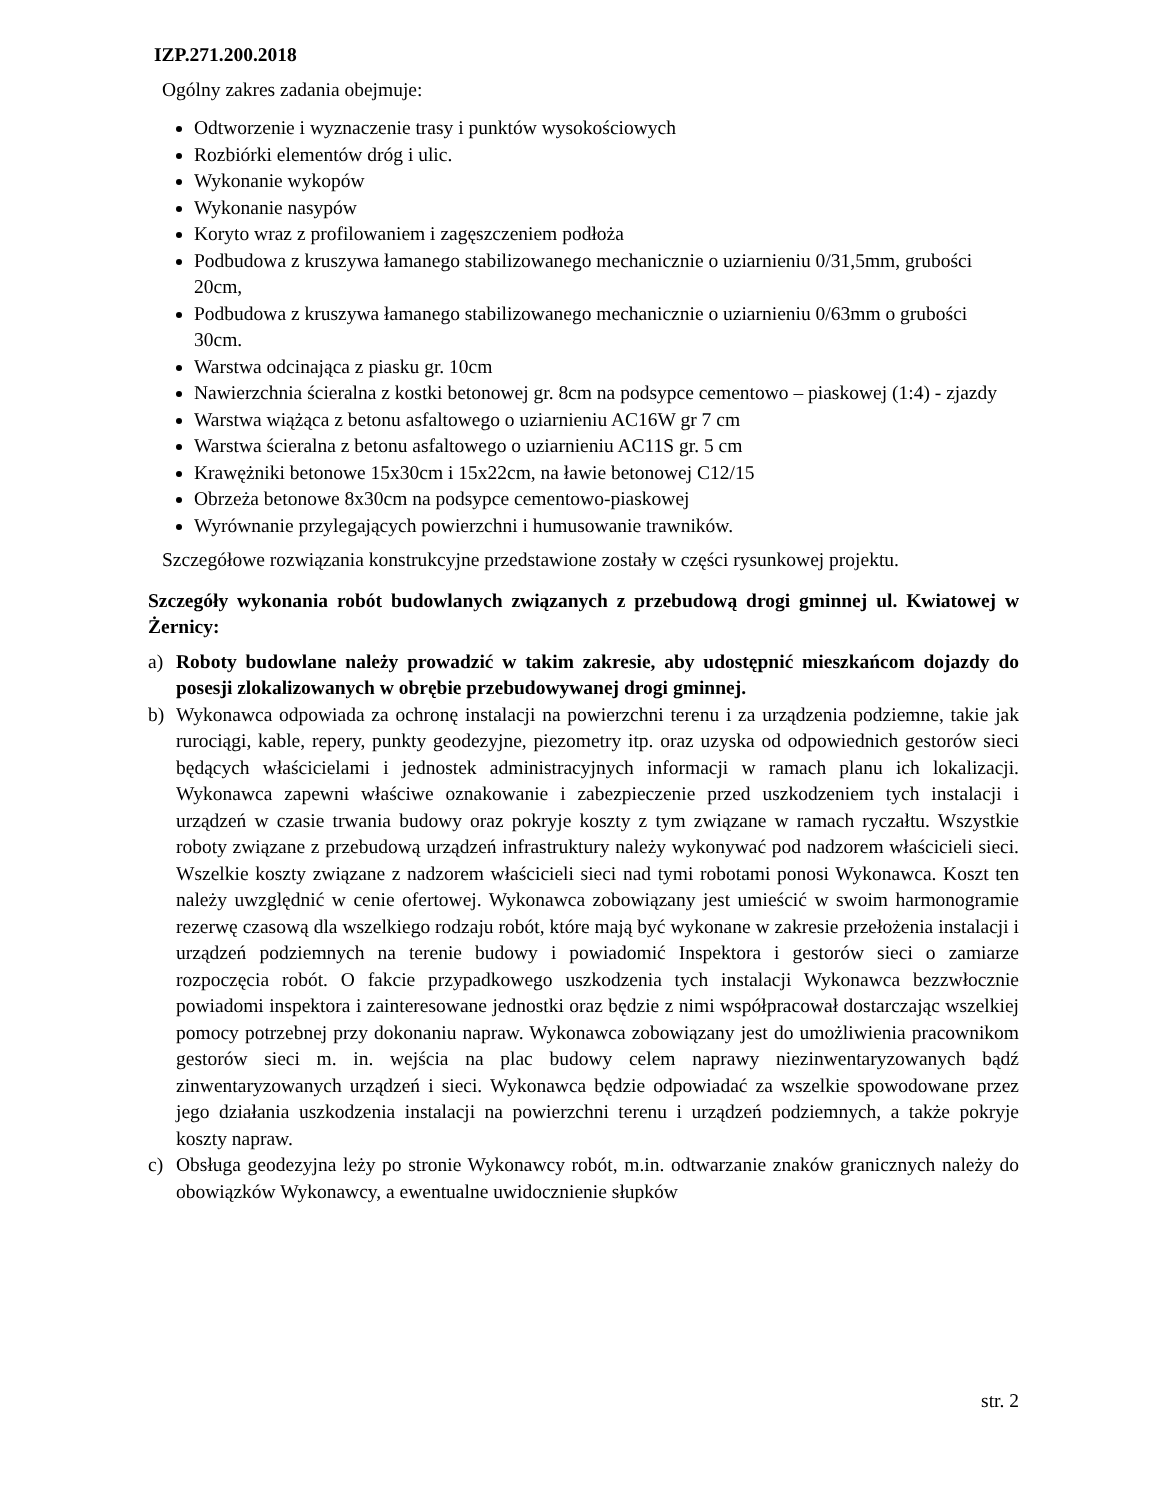IZP.271.200.2018
Ogólny zakres zadania obejmuje:
Odtworzenie i wyznaczenie trasy i punktów wysokościowych
Rozbiórki elementów dróg i ulic.
Wykonanie wykopów
Wykonanie nasypów
Koryto wraz z profilowaniem i zagęszczeniem podłoża
Podbudowa z kruszywa łamanego stabilizowanego mechanicznie o uziarnieniu 0/31,5mm, grubości 20cm,
Podbudowa z kruszywa łamanego stabilizowanego mechanicznie o uziarnieniu 0/63mm o grubości 30cm.
Warstwa odcinająca z piasku gr. 10cm
Nawierzchnia ścieralna z kostki betonowej gr. 8cm na podsypce cementowo – piaskowej (1:4) - zjazdy
Warstwa wiążąca z betonu asfaltowego o uziarnieniu AC16W gr 7 cm
Warstwa ścieralna z betonu asfaltowego o uziarnieniu AC11S gr. 5 cm
Krawężniki betonowe 15x30cm i 15x22cm, na ławie betonowej C12/15
Obrzeża betonowe 8x30cm na podsypce cementowo-piaskowej
Wyrównanie przylegających powierzchni i humusowanie trawników.
Szczegółowe rozwiązania konstrukcyjne przedstawione zostały w części rysunkowej projektu.
Szczegóły wykonania robót budowlanych związanych z przebudową drogi gminnej ul. Kwiatowej w Żernicy:
a) Roboty budowlane należy prowadzić w takim zakresie, aby udostępnić mieszkańcom dojazdy do posesji zlokalizowanych w obrębie przebudowywanej drogi gminnej.
b) Wykonawca odpowiada za ochronę instalacji na powierzchni terenu i za urządzenia podziemne, takie jak rurociągi, kable, repery, punkty geodezyjne, piezometry itp. oraz uzyska od odpowiednich gestorów sieci będących właścicielami i jednostek administracyjnych informacji w ramach planu ich lokalizacji. Wykonawca zapewni właściwe oznakowanie i zabezpieczenie przed uszkodzeniem tych instalacji i urządzeń w czasie trwania budowy oraz pokryje koszty z tym związane w ramach ryczałtu. Wszystkie roboty związane z przebudową urządzeń infrastruktury należy wykonywać pod nadzorem właścicieli sieci. Wszelkie koszty związane z nadzorem właścicieli sieci nad tymi robotami ponosi Wykonawca. Koszt ten należy uwzględnić w cenie ofertowej. Wykonawca zobowiązany jest umieścić w swoim harmonogramie rezerwę czasową dla wszelkiego rodzaju robót, które mają być wykonane w zakresie przełożenia instalacji i urządzeń podziemnych na terenie budowy i powiadomić Inspektora i gestorów sieci o zamiarze rozpoczęcia robót. O fakcie przypadkowego uszkodzenia tych instalacji Wykonawca bezzwłocznie powiadomi inspektora i zainteresowane jednostki oraz będzie z nimi współpracował dostarczając wszelkiej pomocy potrzebnej przy dokonaniu napraw. Wykonawca zobowiązany jest do umożliwienia pracownikom gestorów sieci m. in. wejścia na plac budowy celem naprawy niezinwentaryzowanych bądź zinwentaryzowanych urządzeń i sieci. Wykonawca będzie odpowiadać za wszelkie spowodowane przez jego działania uszkodzenia instalacji na powierzchni terenu i urządzeń podziemnych, a także pokryje koszty napraw.
c) Obsługa geodezyjna leży po stronie Wykonawcy robót, m.in. odtwarzanie znaków granicznych należy do obowiązków Wykonawcy, a ewentualne uwidocznienie słupków
str. 2